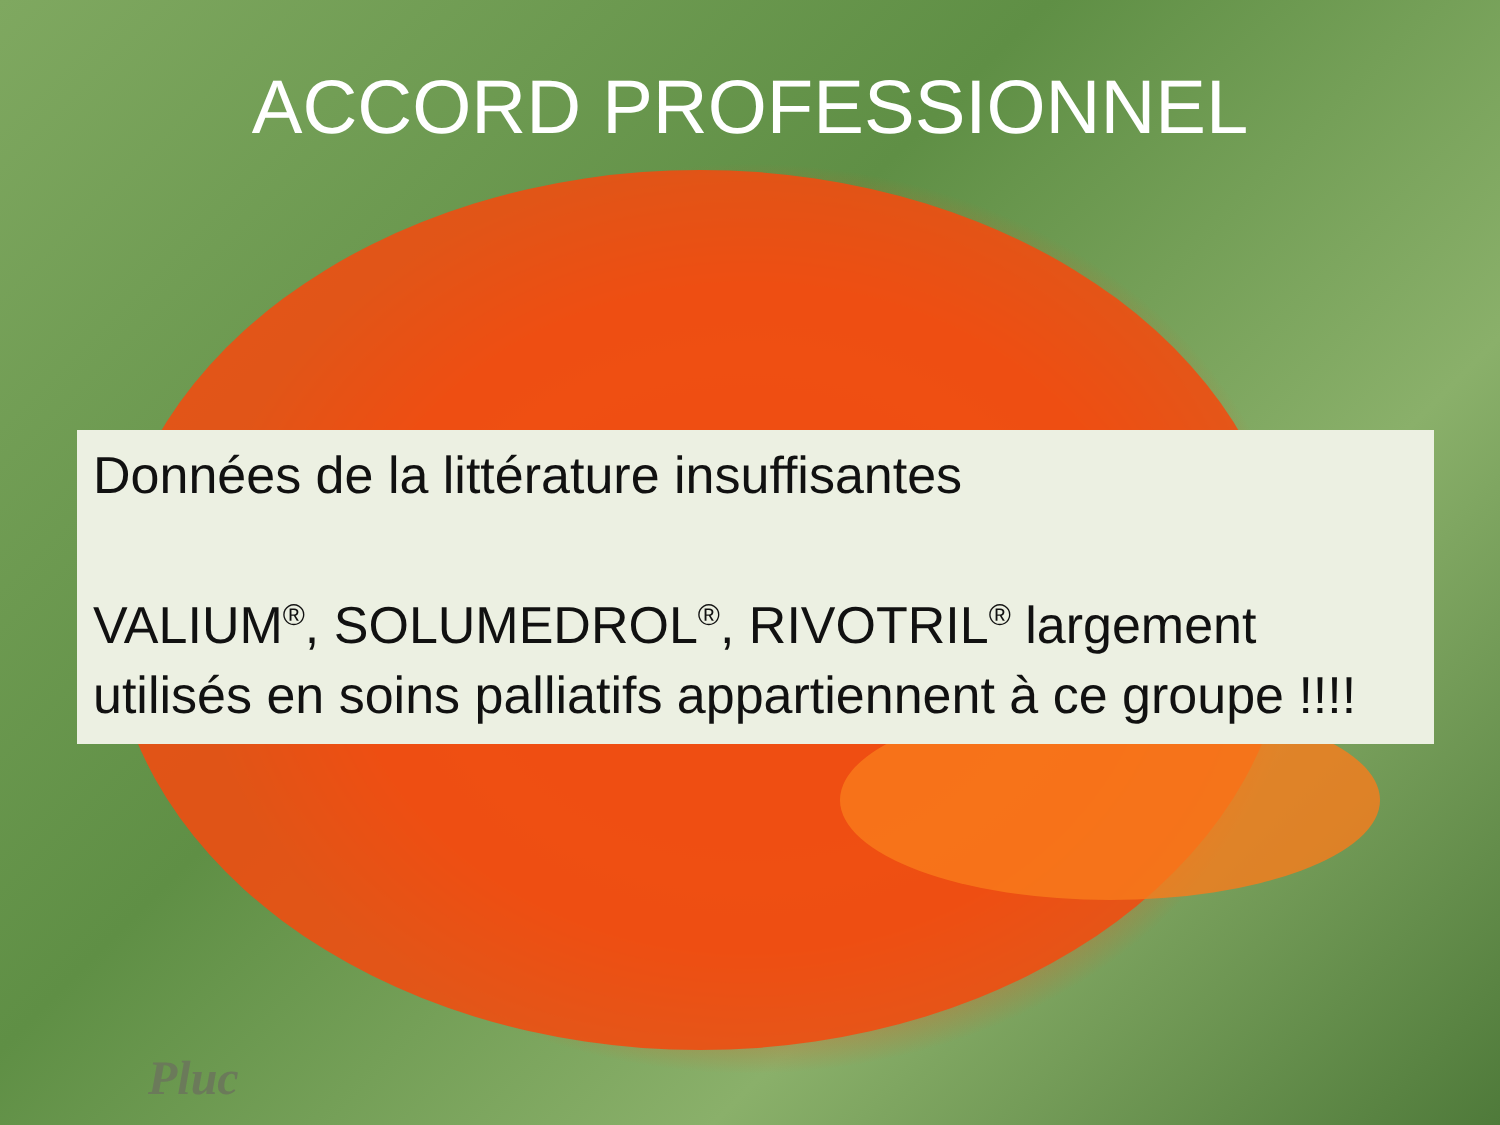ACCORD PROFESSIONNEL
Données de la littérature insuffisantes
VALIUM<sup>®</sup>, SOLUMEDROL<sup>®</sup>, RIVOTRIL<sup>®</sup> largement utilisés en soins palliatifs appartiennent à ce groupe !!!!
Pluc